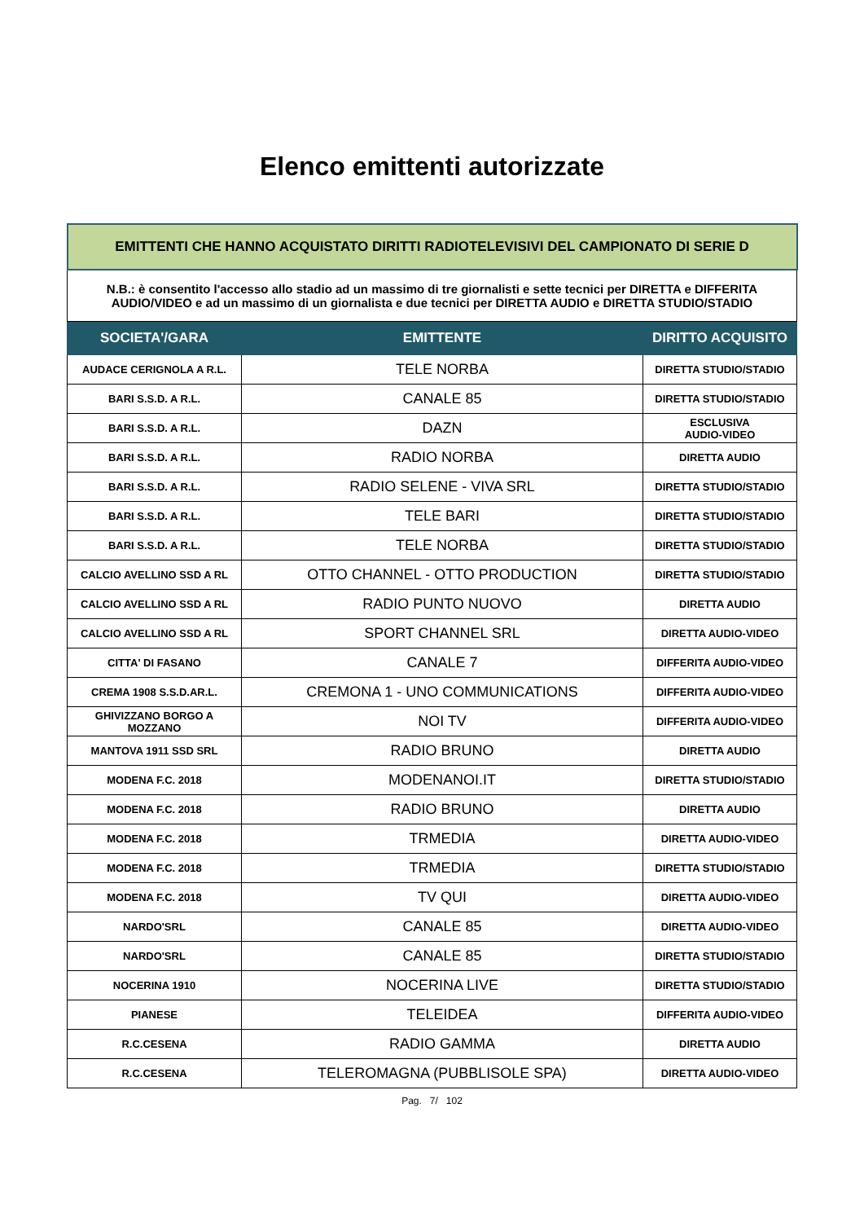Elenco emittenti autorizzate
| EMITTENTI CHE HANNO ACQUISTATO DIRITTI RADIOTELEVISIVI DEL CAMPIONATO DI SERIE D | | |
| N.B.: è consentito l'accesso allo stadio ad un massimo di tre giornalisti e sette tecnici per DIRETTA e DIFFERITA AUDIO/VIDEO e ad un massimo di un giornalista e due tecnici per DIRETTA AUDIO e DIRETTA STUDIO/STADIO | | |
| SOCIETA'/GARA | EMITTENTE | DIRITTO ACQUISITO |
| AUDACE CERIGNOLA A R.L. | TELE NORBA | DIRETTA STUDIO/STADIO |
| BARI S.S.D. A R.L. | CANALE 85 | DIRETTA STUDIO/STADIO |
| BARI S.S.D. A R.L. | DAZN | ESCLUSIVA AUDIO-VIDEO |
| BARI S.S.D. A R.L. | RADIO NORBA | DIRETTA AUDIO |
| BARI S.S.D. A R.L. | RADIO SELENE - VIVA SRL | DIRETTA STUDIO/STADIO |
| BARI S.S.D. A R.L. | TELE BARI | DIRETTA STUDIO/STADIO |
| BARI S.S.D. A R.L. | TELE NORBA | DIRETTA STUDIO/STADIO |
| CALCIO AVELLINO SSD A RL | OTTO CHANNEL - OTTO PRODUCTION | DIRETTA STUDIO/STADIO |
| CALCIO AVELLINO SSD A RL | RADIO PUNTO NUOVO | DIRETTA AUDIO |
| CALCIO AVELLINO SSD A RL | SPORT CHANNEL SRL | DIRETTA AUDIO-VIDEO |
| CITTA' DI FASANO | CANALE 7 | DIFFERITA AUDIO-VIDEO |
| CREMA 1908 S.S.D.AR.L. | CREMONA 1 - UNO COMMUNICATIONS | DIFFERITA AUDIO-VIDEO |
| GHIVIZZANO BORGO A MOZZANO | NOI TV | DIFFERITA AUDIO-VIDEO |
| MANTOVA 1911 SSD SRL | RADIO BRUNO | DIRETTA AUDIO |
| MODENA F.C. 2018 | MODENANOI.IT | DIRETTA STUDIO/STADIO |
| MODENA F.C. 2018 | RADIO BRUNO | DIRETTA AUDIO |
| MODENA F.C. 2018 | TRMEDIA | DIRETTA AUDIO-VIDEO |
| MODENA F.C. 2018 | TRMEDIA | DIRETTA STUDIO/STADIO |
| MODENA F.C. 2018 | TV QUI | DIRETTA AUDIO-VIDEO |
| NARDO'SRL | CANALE 85 | DIRETTA AUDIO-VIDEO |
| NARDO'SRL | CANALE 85 | DIRETTA STUDIO/STADIO |
| NOCERINA 1910 | NOCERINA LIVE | DIRETTA STUDIO/STADIO |
| PIANESE | TELEIDEA | DIFFERITA AUDIO-VIDEO |
| R.C.CESENA | RADIO GAMMA | DIRETTA AUDIO |
| R.C.CESENA | TELEROMAGNA (PUBBLISOLE SPA) | DIRETTA AUDIO-VIDEO |
Pag. 7/ 102